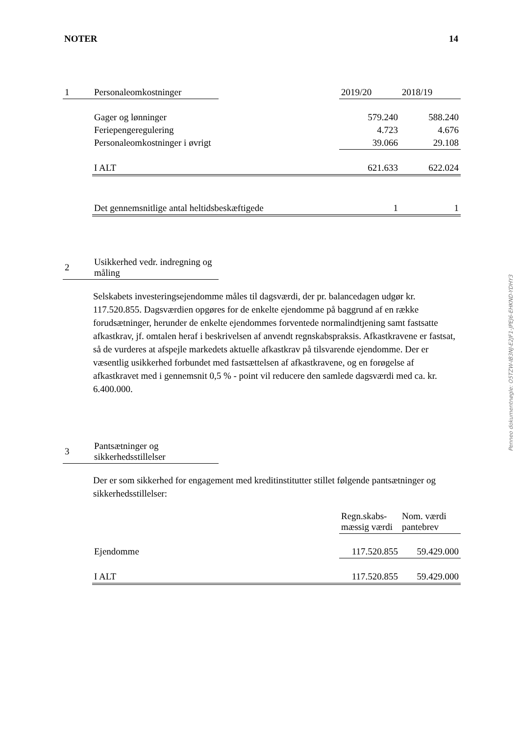NOTER 14
| 1 | Personaleomkostninger | | 2019/20 | 2018/19 |
| | Gager og lønninger | | 579.240 | 588.240 |
| | Feriepengeregulering | | 4.723 | 4.676 |
| | Personaleomkostninger i øvrigt | | 39.066 | 29.108 |
| | I ALT | | 621.633 | 622.024 |
| | Det gennemsnitlige antal heltidsbeskæftigede | | 1 | 1 |
| 2 | Usikkerhed vedr. indregning og måling | |
Selskabets investeringsejendomme måles til dagsværdi, der pr. balancedagen udgør kr. 117.520.855. Dagsværdien opgøres for de enkelte ejendomme på baggrund af en række forudsætninger, herunder de enkelte ejendommes forventede normalindtjening samt fastsatte afkastkrav, jf. omtalen heraf i beskrivelsen af anvendt regnskabspraksis. Afkastkravene er fastsat, så de vurderes at afspejle markedets aktuelle afkastkrav på tilsvarende ejendomme. Der er væsentlig usikkerhed forbundet med fastsættelsen af afkastkravene, og en forøgelse af afkastkravet med i gennemsnit 0,5 % - point vil reducere den samlede dagsværdi med ca. kr. 6.400.000.
| 3 | Pantsætninger og sikkerhedsstillelser | |
Der er som sikkerhed for engagement med kreditinstitutter stillet følgende pantsætninger og sikkerhedsstillelser:
| | | Regn.skabs- mæssig værdi | Nom. værdi pantebrev |
| | Ejendomme | 117.520.855 | 59.429.000 |
| | I ALT | 117.520.855 | 59.429.000 |
Penneo dokumentnøgle: O5TZW-IB3NJ-E2JF1-JPEJ6-EHKND-YDHY3